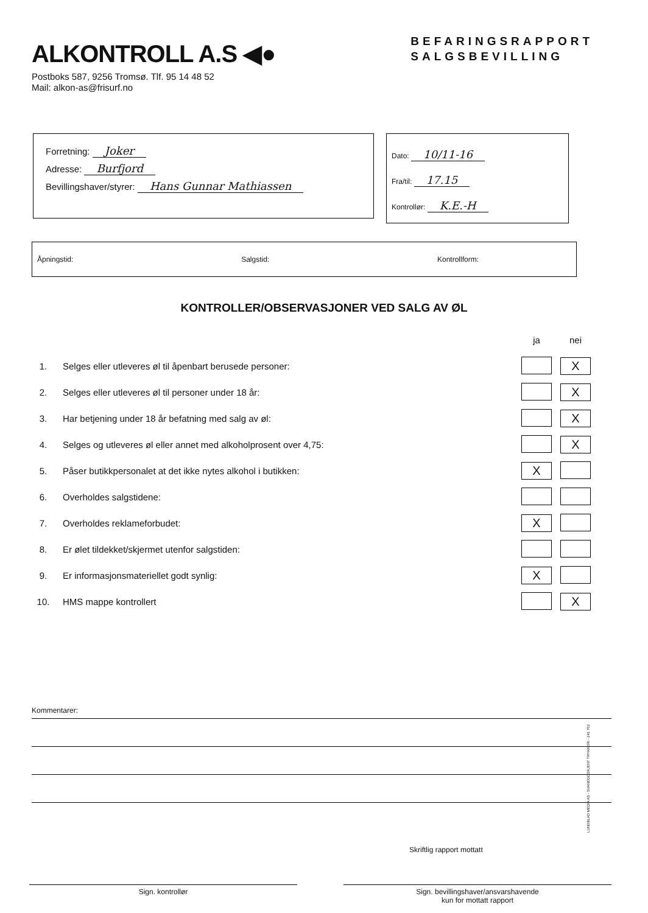ALKONTROLL A.S ◀●
BEFARINGSRAPPORT
SALGSBEVILLING
Postboks 587, 9256 Tromsø. Tlf. 95 14 48 52
Mail: alkon-as@frisurf.no
Forretning: Joker
Adresse: Burfjord
Bevillingshaver/styrer: Hans Gunnar Mathiassen
Dato: 10/11-16
Fra/til: 17.15
Kontrollør: K.E.-H
Åpningstid: Salgstid: Kontrollform:
KONTROLLER/OBSERVASJONER VED SALG AV ØL
| | | ja | nei |
| 1. | Selges eller utleveres øl til åpenbart berusede personer: | | X |
| 2. | Selges eller utleveres øl til personer under 18 år: | | X |
| 3. | Har betjening under 18 år befatning med salg av øl: | | X |
| 4. | Selges og utleveres øl eller annet med alkoholprosent over 4,75: | | X |
| 5. | Påser butikkpersonalet at det ikke nytes alkohol i butikken: | X | |
| 6. | Overholdes salgstidene: | | |
| 7. | Overholdes reklameforbudet: | X | |
| 8. | Er ølet tildekket/skjermet utenfor salgstiden: | | |
| 9. | Er informasjonsmateriellet godt synlig: | X | |
| 10. | HMS mappe kontrollert | | X |
Kommentarer:
Skriftlig rapport mottatt
Sign. kontrollør Sign. bevillingshaver/ansvarshavende
kun for mottatt rapport
LUNDBLAD MEDIA AS - SVANEGODKJENT TRYKKERI - 241 762